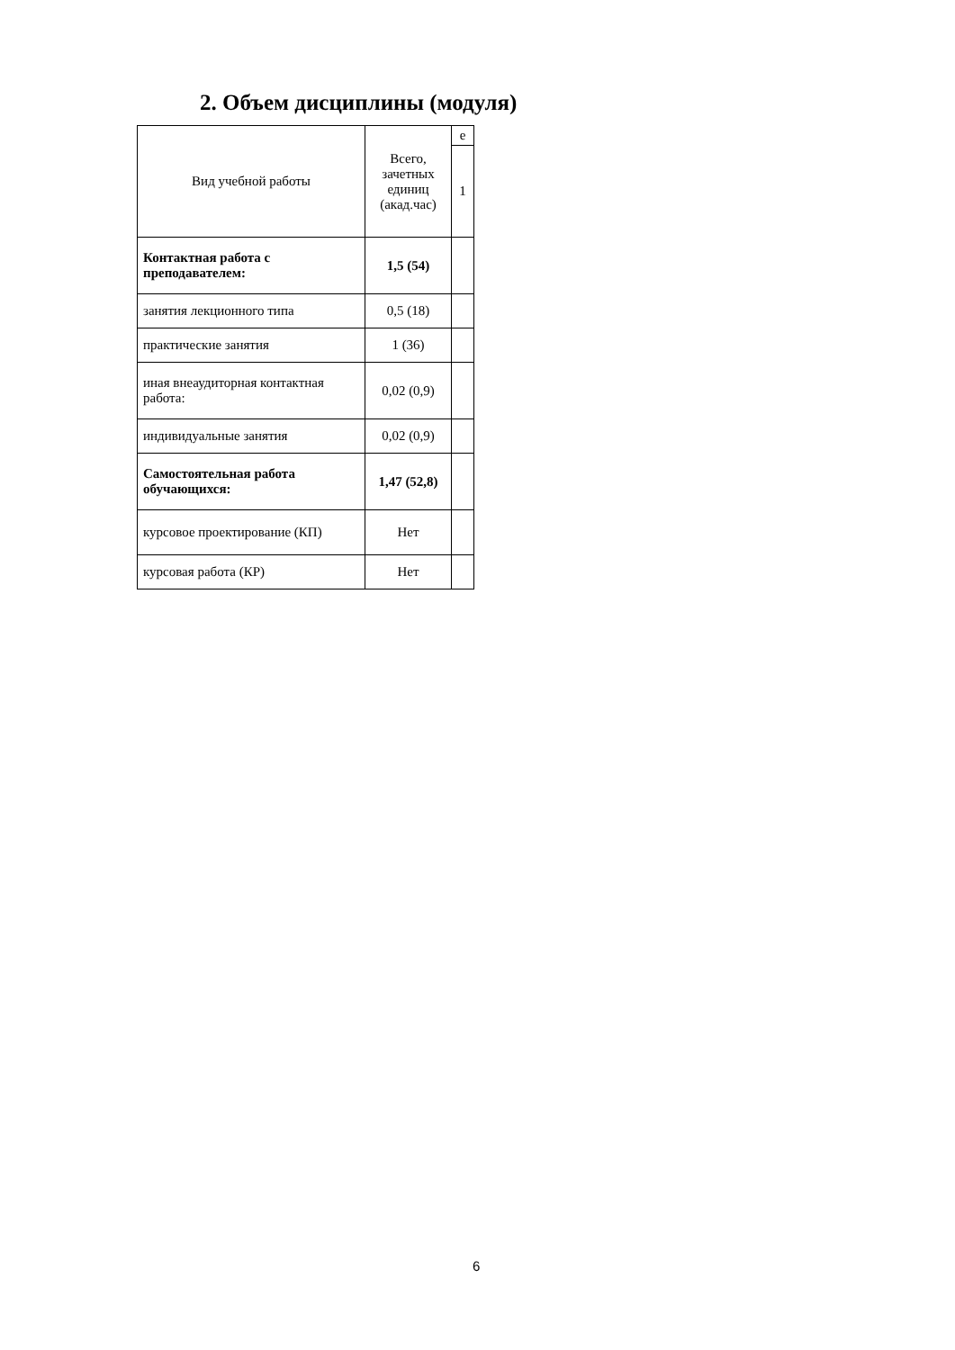2. Объем дисциплины (модуля)
| Вид учебной работы | Всего, зачетных единиц (акад.час) | е |
| | | 1 |
| Контактная работа с преподавателем: | 1,5 (54) | |
| занятия лекционного типа | 0,5 (18) | |
| практические занятия | 1 (36) | |
| иная внеаудиторная контактная работа: | 0,02 (0,9) | |
| индивидуальные занятия | 0,02 (0,9) | |
| Самостоятельная работа обучающихся: | 1,47 (52,8) | |
| курсовое проектирование (КП) | Нет | |
| курсовая работа (КР) | Нет | |
6